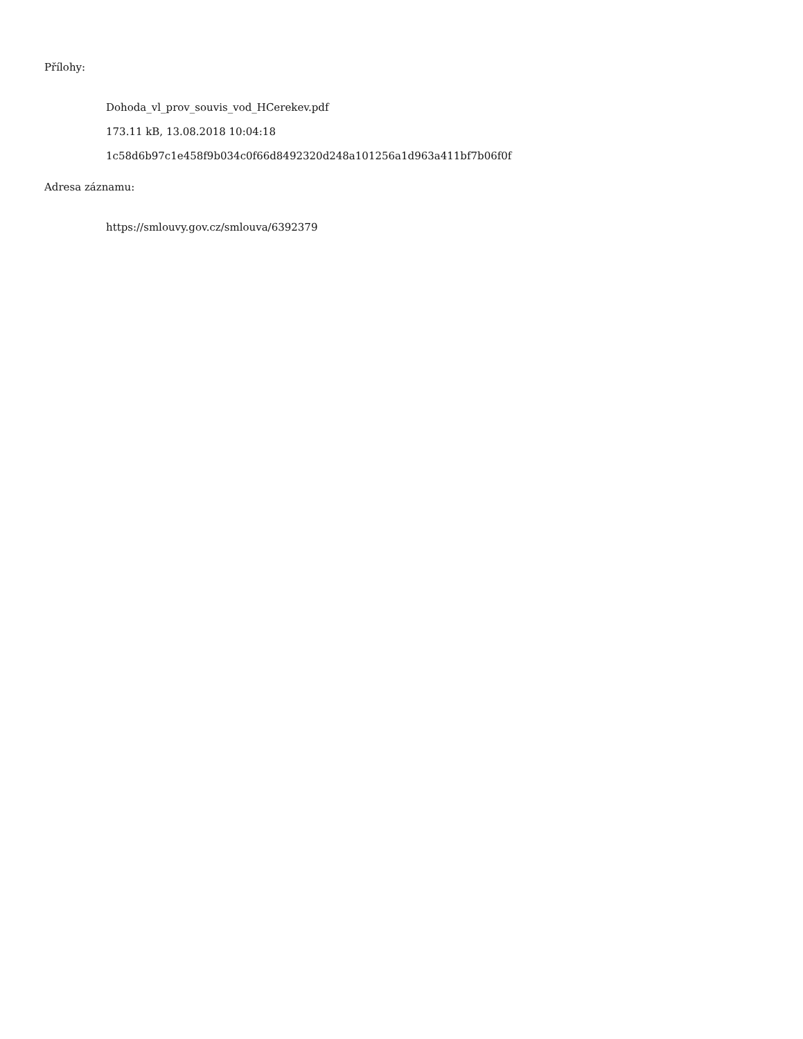Přílohy:
Dohoda_vl_prov_souvis_vod_HCerekev.pdf
173.11 kB, 13.08.2018 10:04:18
1c58d6b97c1e458f9b034c0f66d8492320d248a101256a1d963a411bf7b06f0f
Adresa záznamu:
https://smlouvy.gov.cz/smlouva/6392379